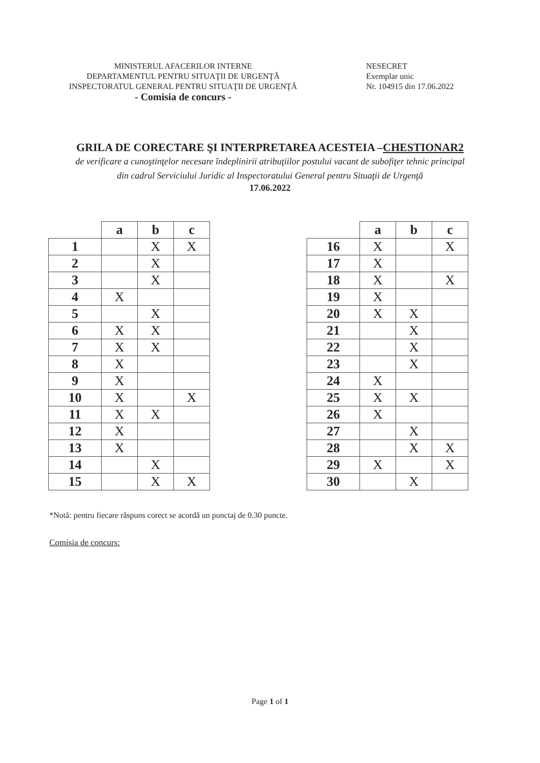MINISTERUL AFACERILOR INTERNE
DEPARTAMENTUL PENTRU SITUAŢII DE URGENŢĂ
INSPECTORATUL GENERAL PENTRU SITUAŢII DE URGENŢĂ
- Comisia de concurs -
NESECRET
Exemplar unic
Nr. 104915 din 17.06.2022
GRILA DE CORECTARE ŞI INTERPRETAREA ACESTEIA –CHESTIONAR2
de verificare a cunoştinţelor necesare îndeplinirii atribuţiilor postului vacant de subofiţer tehnic principal
din cadrul Serviciului Juridic al Inspectoratului General pentru Situaţii de Urgenţă
17.06.2022
| | a | b | c |
| --- | --- | --- | --- |
| 1 | | X | X |
| 2 | | X | |
| 3 | | X | |
| 4 | X | | |
| 5 | | X | |
| 6 | X | X | |
| 7 | X | X | |
| 8 | X | | |
| 9 | X | | |
| 10 | X | | X |
| 11 | X | X | |
| 12 | X | | |
| 13 | X | | |
| 14 | | X | |
| 15 | | X | X |
| | a | b | c |
| --- | --- | --- | --- |
| 16 | X | | X |
| 17 | X | | |
| 18 | X | | X |
| 19 | X | | |
| 20 | X | X | |
| 21 | | X | |
| 22 | | X | |
| 23 | | X | |
| 24 | X | | |
| 25 | X | X | |
| 26 | X | | |
| 27 | | X | |
| 28 | | X | X |
| 29 | X | | X |
| 30 | | X | |
*Notă: pentru fiecare răspuns corect se acordă un punctaj de 0.30 puncte.
Comisia de concurs:
Page 1 of 1